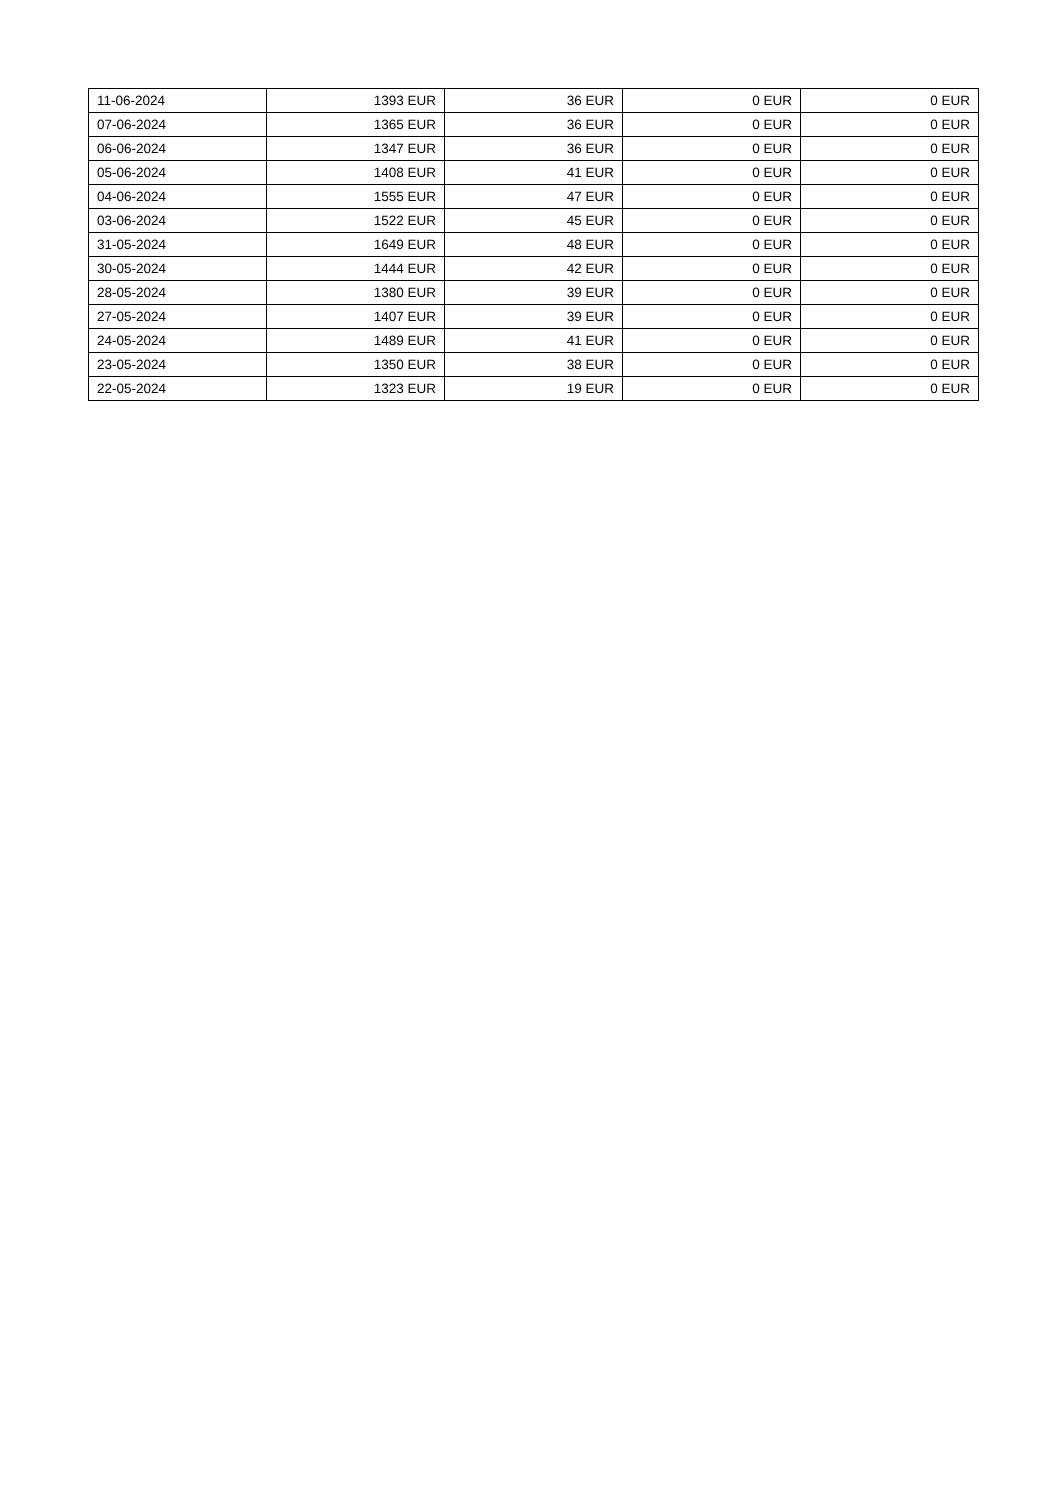| 11-06-2024 | 1393 EUR | 36 EUR | 0 EUR | 0 EUR |
| 07-06-2024 | 1365 EUR | 36 EUR | 0 EUR | 0 EUR |
| 06-06-2024 | 1347 EUR | 36 EUR | 0 EUR | 0 EUR |
| 05-06-2024 | 1408 EUR | 41 EUR | 0 EUR | 0 EUR |
| 04-06-2024 | 1555 EUR | 47 EUR | 0 EUR | 0 EUR |
| 03-06-2024 | 1522 EUR | 45 EUR | 0 EUR | 0 EUR |
| 31-05-2024 | 1649 EUR | 48 EUR | 0 EUR | 0 EUR |
| 30-05-2024 | 1444 EUR | 42 EUR | 0 EUR | 0 EUR |
| 28-05-2024 | 1380 EUR | 39 EUR | 0 EUR | 0 EUR |
| 27-05-2024 | 1407 EUR | 39 EUR | 0 EUR | 0 EUR |
| 24-05-2024 | 1489 EUR | 41 EUR | 0 EUR | 0 EUR |
| 23-05-2024 | 1350 EUR | 38 EUR | 0 EUR | 0 EUR |
| 22-05-2024 | 1323 EUR | 19 EUR | 0 EUR | 0 EUR |